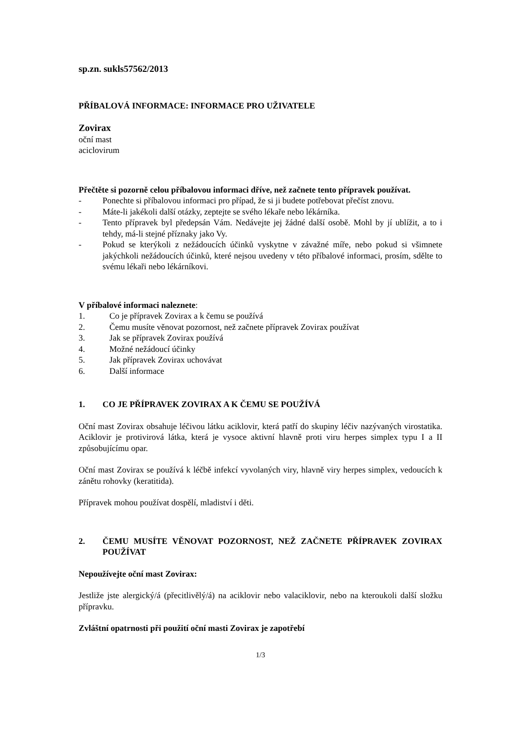sp.zn. sukls57562/2013
PŘÍBALOVÁ INFORMACE: INFORMACE PRO UŽIVATELE
Zovirax
oční mast
aciclovirum
Přečtěte si pozorně celou příbalovou informaci dříve, než začnete tento přípravek používat.
- Ponechte si příbalovou informaci pro případ, že si ji budete potřebovat přečíst znovu.
- Máte-li jakékoli další otázky, zeptejte se svého lékaře nebo lékárníka.
- Tento přípravek byl předepsán Vám. Nedávejte jej žádné další osobě. Mohl by jí ublížit, a to i tehdy, má-li stejné příznaky jako Vy.
- Pokud se kterýkoli z nežádoucích účinků vyskytne v závažné míře, nebo pokud si všimnete jakýchkoli nežádoucích účinků, které nejsou uvedeny v této příbalové informaci, prosím, sdělte to svému lékaři nebo lékárníkovi.
V příbalové informaci naleznete:
1. Co je přípravek Zovirax a k čemu se používá
2. Čemu musíte věnovat pozornost, než začnete přípravek Zovirax používat
3. Jak se přípravek Zovirax používá
4. Možné nežádoucí účinky
5. Jak přípravek Zovirax uchovávat
6. Další informace
1. CO JE PŘÍPRAVEK ZOVIRAX A K ČEMU SE POUŽÍVÁ
Oční mast Zovirax obsahuje léčivou látku aciklovir, která patří do skupiny léčiv nazývaných virostatika. Aciklovir je protivirová látka, která je vysoce aktivní hlavně proti viru herpes simplex typu I a II způsobujícímu opar.
Oční mast Zovirax se používá k léčbě infekcí vyvolaných viry, hlavně viry herpes simplex, vedoucích k zánětu rohovky (keratitida).
Přípravek mohou používat dospělí, mladiství i děti.
2. ČEMU MUSÍTE VĚNOVAT POZORNOST, NEŽ ZAČNETE PŘÍPRAVEK ZOVIRAX POUŽÍVAT
Nepoužívejte oční mast Zovirax:
Jestliže jste alergický/á (přecitlivělý/á) na aciklovir nebo valaciklovir, nebo na kteroukoli další složku přípravku.
Zvláštní opatrnosti při použití oční masti Zovirax je zapotřebí
1/3